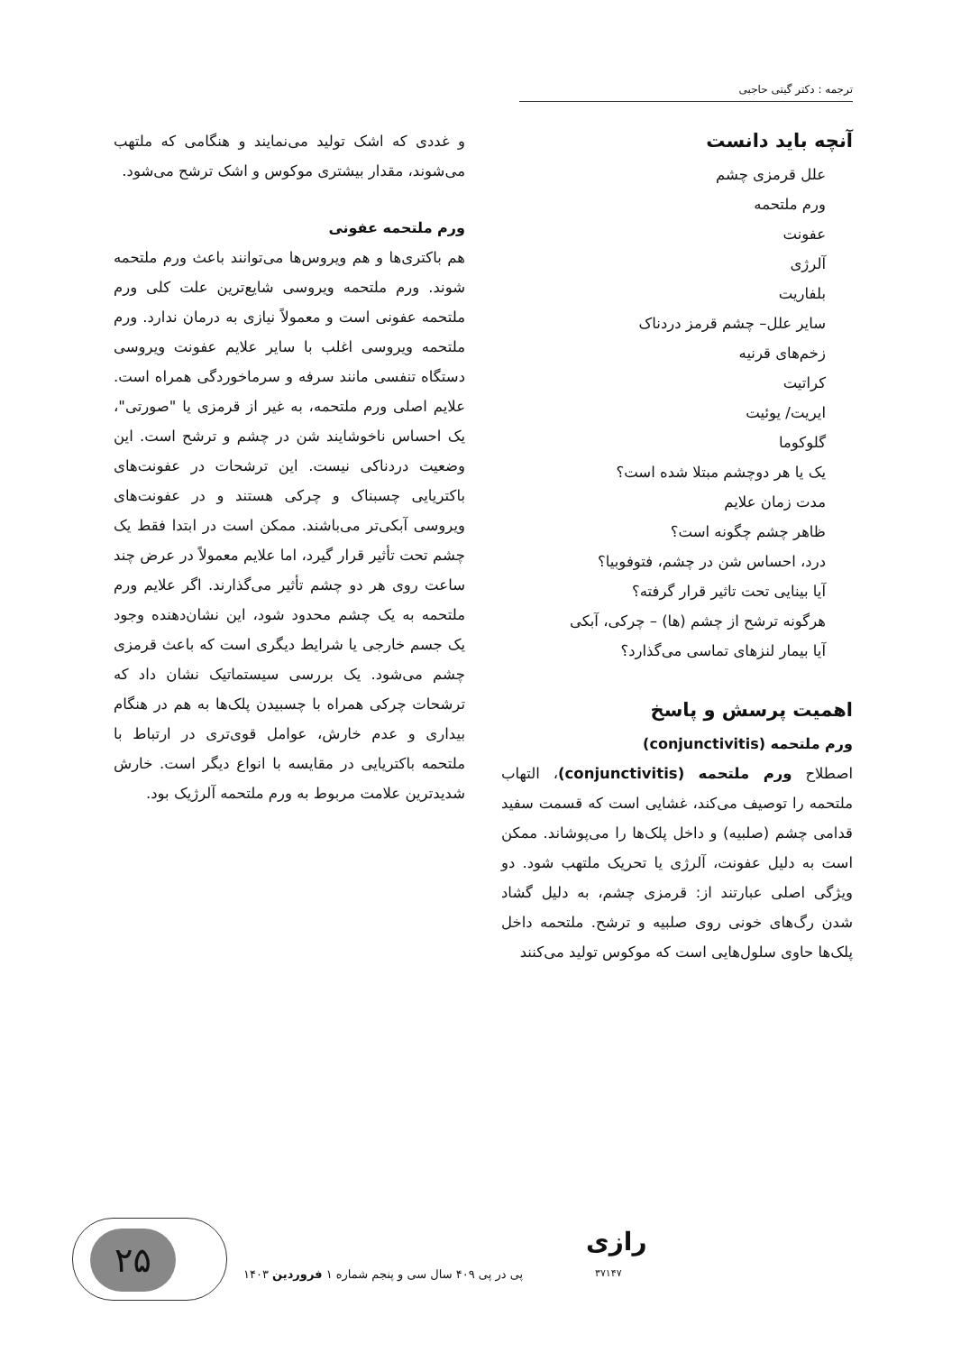ترجمه : دکتر گیتی حاجبی
آنچه باید دانست
علل قرمزی چشم
ورم ملتحمه
عفونت
آلرژی
بلفاریت
سایر علل– چشم قرمز دردناک
زخم‌های قرنیه
کراتیت
ایریت/ یوئیت
گلوکوما
یک یا هر دوچشم مبتلا شده است؟
مدت زمان علایم
ظاهر چشم چگونه است؟
درد، احساس شن در چشم، فتوفوبیا؟
آیا بینایی تحت تاثیر قرار گرفته؟
هرگونه ترشح از چشم (ها) – چرکی، آبکی
آیا بیمار لنزهای تماسی می‌گذارد؟
اهمیت پرسش و پاسخ
ورم ملتحمه (conjunctivitis)
اصطلاح ورم ملتحمه (conjunctivitis)، التهاب ملتحمه را توصیف می‌کند، غشایی است که قسمت سفید قدامی چشم (صلبیه) و داخل پلک‌ها را می‌پوشاند. ممکن است به دلیل عفونت، آلرژی یا تحریک ملتهب شود. دو ویژگی اصلی عبارتند از: قرمزی چشم، به دلیل گشاد شدن رگ‌های خونی روی صلبیه و ترشح. ملتحمه داخل پلک‌ها حاوی سلول‌هایی است که موکوس تولید می‌کنند
و غددی که اشک تولید می‌نمایند و هنگامی که ملتهب می‌شوند، مقدار بیشتری موکوس و اشک ترشح می‌شود.
ورم ملتحمه عفونی
هم باکتری‌ها و هم ویروس‌ها می‌توانند باعث ورم ملتحمه شوند. ورم ملتحمه ویروسی شایع‌ترین علت کلی ورم ملتحمه عفونی است و معمولاً نیازی به درمان ندارد. ورم ملتحمه ویروسی اغلب با سایر علایم عفونت ویروسی دستگاه تنفسی مانند سرفه و سرماخوردگی همراه است. علایم اصلی ورم ملتحمه، به غیر از قرمزی یا "صورتی"، یک احساس ناخوشایند شن در چشم و ترشح است. این وضعیت دردناکی نیست. این ترشحات در عفونت‌های باکتریایی چسبناک و چرکی هستند و در عفونت‌های ویروسی آبکی‌تر می‌باشند. ممکن است در ابتدا فقط یک چشم تحت تأثیر قرار گیرد، اما علایم معمولاً در عرض چند ساعت روی هر دو چشم تأثیر می‌گذارند. اگر علایم ورم ملتحمه به یک چشم محدود شود، این نشان‌دهنده وجود یک جسم خارجی یا شرایط دیگری است که باعث قرمزی چشم می‌شود. یک بررسی سیستماتیک نشان داد که ترشحات چرکی همراه با چسبیدن پلک‌ها به هم در هنگام بیداری و عدم خارش، عوامل قوی‌تری در ارتباط با ملتحمه باکتریایی در مقایسه با انواع دیگر است. خارش شدیدترین علامت مربوط به ورم ملتحمه آلرژیک بود.
رازی
۳۷۱۴۷
پی در پی ۴۰۹ سال سی و پنجم شماره ۱ فروردین ۱۴۰۳
۲۵